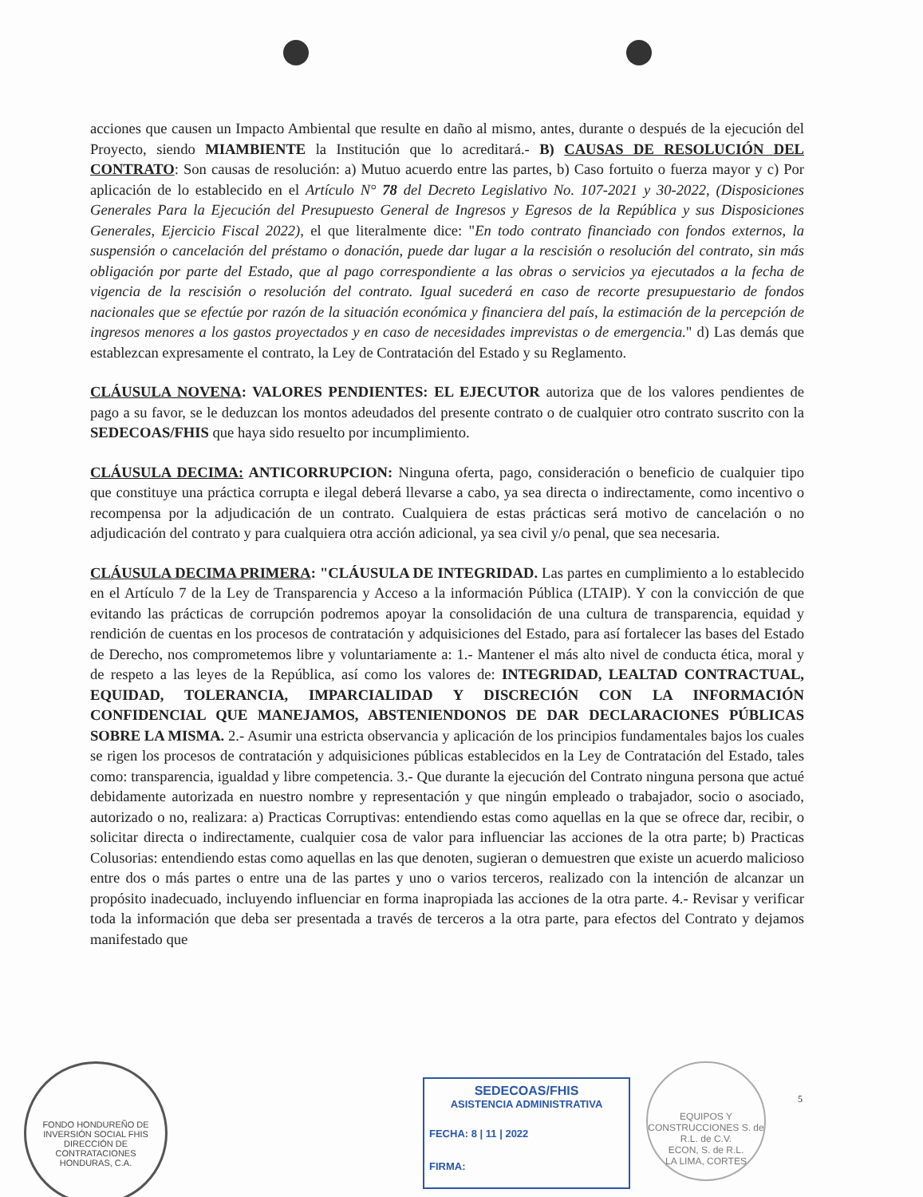acciones que causen un Impacto Ambiental que resulte en daño al mismo, antes, durante o después de la ejecución del Proyecto, siendo MIAMBIENTE la Institución que lo acreditará.- B) CAUSAS DE RESOLUCIÓN DEL CONTRATO: Son causas de resolución: a) Mutuo acuerdo entre las partes, b) Caso fortuito o fuerza mayor y c) Por aplicación de lo establecido en el Artículo N° 78 del Decreto Legislativo No. 107-2021 y 30-2022, (Disposiciones Generales Para la Ejecución del Presupuesto General de Ingresos y Egresos de la República y sus Disposiciones Generales, Ejercicio Fiscal 2022), el que literalmente dice: "En todo contrato financiado con fondos externos, la suspensión o cancelación del préstamo o donación, puede dar lugar a la rescisión o resolución del contrato, sin más obligación por parte del Estado, que al pago correspondiente a las obras o servicios ya ejecutados a la fecha de vigencia de la rescisión o resolución del contrato. Igual sucederá en caso de recorte presupuestario de fondos nacionales que se efectúe por razón de la situación económica y financiera del país, la estimación de la percepción de ingresos menores a los gastos proyectados y en caso de necesidades imprevistas o de emergencia." d) Las demás que establezcan expresamente el contrato, la Ley de Contratación del Estado y su Reglamento.
CLÁUSULA NOVENA: VALORES PENDIENTES: EL EJECUTOR autoriza que de los valores pendientes de pago a su favor, se le deduzcan los montos adeudados del presente contrato o de cualquier otro contrato suscrito con la SEDECOAS/FHIS que haya sido resuelto por incumplimiento.
CLÁUSULA DECIMA: ANTICORRUPCION: Ninguna oferta, pago, consideración o beneficio de cualquier tipo que constituye una práctica corrupta e ilegal deberá llevarse a cabo, ya sea directa o indirectamente, como incentivo o recompensa por la adjudicación de un contrato. Cualquiera de estas prácticas será motivo de cancelación o no adjudicación del contrato y para cualquiera otra acción adicional, ya sea civil y/o penal, que sea necesaria.
CLÁUSULA DECIMA PRIMERA: "CLÁUSULA DE INTEGRIDAD. Las partes en cumplimiento a lo establecido en el Artículo 7 de la Ley de Transparencia y Acceso a la información Pública (LTAIP). Y con la convicción de que evitando las prácticas de corrupción podremos apoyar la consolidación de una cultura de transparencia, equidad y rendición de cuentas en los procesos de contratación y adquisiciones del Estado, para así fortalecer las bases del Estado de Derecho, nos comprometemos libre y voluntariamente a: 1.- Mantener el más alto nivel de conducta ética, moral y de respeto a las leyes de la República, así como los valores de: INTEGRIDAD, LEALTAD CONTRACTUAL, EQUIDAD, TOLERANCIA, IMPARCIALIDAD Y DISCRECIÓN CON LA INFORMACIÓN CONFIDENCIAL QUE MANEJAMOS, ABSTENIENDONOS DE DAR DECLARACIONES PÚBLICAS SOBRE LA MISMA. 2.- Asumir una estricta observancia y aplicación de los principios fundamentales bajos los cuales se rigen los procesos de contratación y adquisiciones públicas establecidos en la Ley de Contratación del Estado, tales como: transparencia, igualdad y libre competencia. 3.- Que durante la ejecución del Contrato ninguna persona que actué debidamente autorizada en nuestro nombre y representación y que ningún empleado o trabajador, socio o asociado, autorizado o no, realizara: a) Practicas Corruptivas: entendiendo estas como aquellas en la que se ofrece dar, recibir, o solicitar directa o indirectamente, cualquier cosa de valor para influenciar las acciones de la otra parte; b) Practicas Colusorias: entendiendo estas como aquellas en las que denoten, sugieran o demuestren que existe un acuerdo malicioso entre dos o más partes o entre una de las partes y uno o varios terceros, realizado con la intención de alcanzar un propósito inadecuado, incluyendo influenciar en forma inapropiada las acciones de la otra parte. 4.- Revisar y verificar toda la información que deba ser presentada a través de terceros a la otra parte, para efectos del Contrato y dejamos manifestado que
FONDO HONDUREÑO DE INVERSIÓN SOCIAL FHIS
DIRECCIÓN DE CONTRATACIONES
HONDURAS, C.A.
SEDECOAS/FHIS
ASISTENCIA ADMINISTRATIVA
FECHA: 8 | 11 | 2022
FIRMA:
EQUIPOS Y CONSTRUCCIONES S. de R.L. de C.V.
ECON, S. de R.L.
LA LIMA, CORTES
5